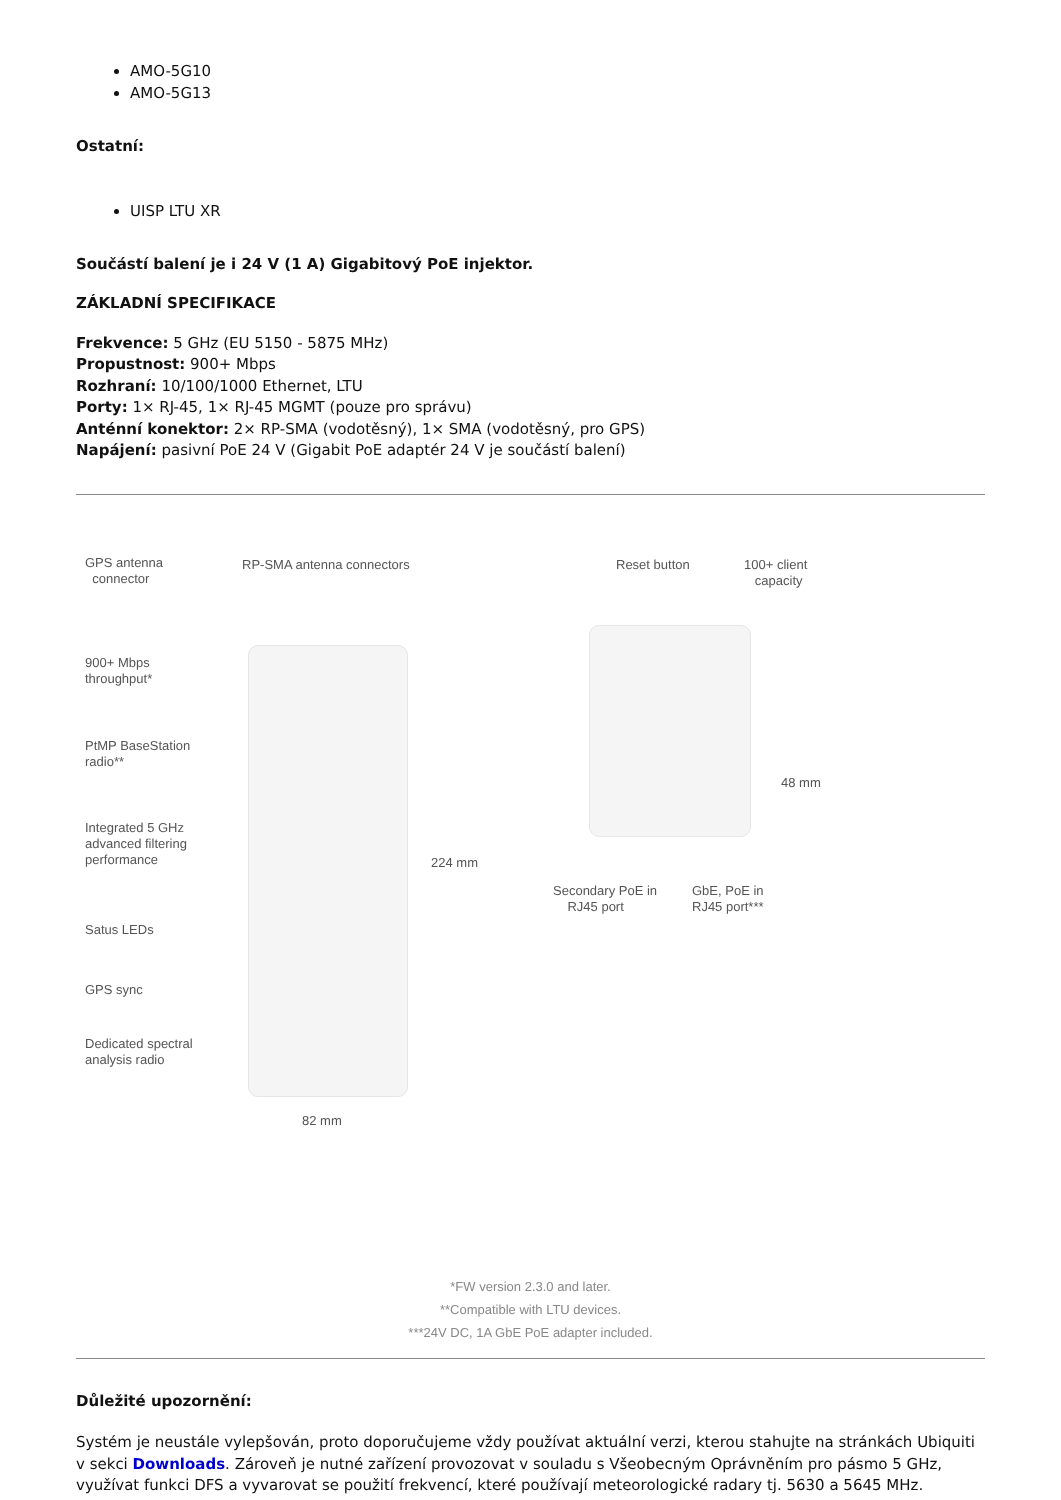AMO-5G10
AMO-5G13
Ostatní:
UISP LTU XR
Součástí balení je i 24 V (1 A) Gigabitový PoE injektor.
ZÁKLADNÍ SPECIFIKACE
Frekvence: 5 GHz (EU 5150 - 5875 MHz)
Propustnost: 900+ Mbps
Rozhraní: 10/100/1000 Ethernet, LTU
Porty: 1× RJ-45, 1× RJ-45 MGMT (pouze pro správu)
Anténní konektor: 2× RP-SMA (vodotěsný), 1× SMA (vodotěsný, pro GPS)
Napájení: pasivní PoE 24 V (Gigabit PoE adaptér 24 V je součástí balení)
GPS antenna
connector
RP-SMA antenna connectors Reset button 100+ client
capacity
900+ Mbps
throughput*
PtMP BaseStation
radio**
48 mm
Integrated 5 GHz
advanced filtering
performance 224 mm
Secondary PoE in
RJ45 port
GbE, PoE in
RJ45 port***
Satus LEDs
GPS sync
Dedicated spectral
analysis radio
82 mm
*FW version 2.3.0 and later.
**Compatible with LTU devices.
***24V DC, 1A GbE PoE adapter included.
Důležité upozornění:
Systém je neustále vylepšován, proto doporučujeme vždy používat aktuální verzi, kterou stahujte na stránkách Ubiquiti v sekci Downloads. Zároveň je nutné zařízení provozovat v souladu s Všeobecným Oprávněním pro pásmo 5 GHz, využívat funkci DFS a vyvarovat se použití frekvencí, které používají meteorologické radary tj. 5630 a 5645 MHz.